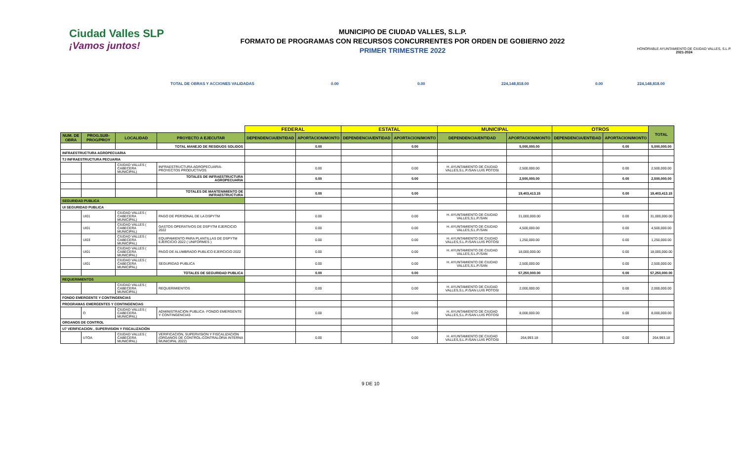Ciudad Valles SLP
¡Vamos juntos!
MUNICIPIO DE CIUDAD VALLES, S.L.P.
FORMATO DE PROGRAMAS CON RECURSOS CONCURRENTES POR ORDEN DE GOBIERNO 2022
PRIMER TRIMESTRE 2022
HONORABLE AYUNTAMIENTO DE CIUDAD VALLES, S.L.P.
2021-2024
TOTAL DE OBRAS Y ACCIONES VALIDADAS 0.00 0.00 224,148,818.00 0.00 224,148,818.00
| | | | | FEDERAL | | ESTATAL | | MUNICIPAL | | OTROS | | TOTAL |
| NUM. DE OBRA | PROG.SUB-PROG/PROY | LOCALIDAD | PROYECTO A EJECUTAR | DEPENDENCIA/ENTIDAD | APORTACION/MONTO | DEPENDENCIA/ENTIDAD | APORTACION/MONTO | DEPENDENCIA/ENTIDAD | APORTACION/MONTO | DEPENDENCIA/ENTIDAD | APORTACION/MONTO | |
| | | | TOTAL MANEJO DE RESIDUOS SOLIDOS | | 0.00 | | 0.00 | | 5,000,000.00 | | 0.00 | 5,000,000.00 |
| INFRAESTRUCTURA AGROPECUARIA | | | | | | | | | | | | |
| TJ INFRAESTRUCTURA PECUARIA | | | | | | | | | | | | |
| | | CIUDAD VALLES ( CABECERA MUNICIPAL) | INFRAESTRUCTURA AGROPECUARIA- PROYECTOS PRODUCTIVOS | | 0.00 | | 0.00 | H. AYUNTAMIENTO DE CIUDAD VALLES,S.L.P./SAN LUIS POTOSI | 2,500,000.00 | | 0.00 | 2,500,000.00 |
| | | | TOTALES DE INFRAESTRUCTURA AGROPECUARIA | | 0.00 | | 0.00 | | 2,500,000.00 | | 0.00 | 2,500,000.00 |
| | | | TOTALES DE MANTENIMIENTO DE INFRAESTRUCTURA | | 0.00 | | 0.00 | | 19,403,413.15 | | 0.00 | 19,403,413.15 |
| SEGURIDAD PUBLICA | | | | | | | | | | | | |
| UI SEGURIDAD PUBLICA | | | | | | | | | | | | |
| | UI01 | CIUDAD VALLES ( CABECERA MUNICIPAL) | PAGO DE PERSONAL DE LA DSPYTM | | 0.00 | | 0.00 | H. AYUNTAMIENTO DE CIUDAD VALLES,S.L.P./SAN | 31,000,000.00 | | 0.00 | 31,000,000.00 |
| | UI01 | CIUDAD VALLES ( CABECERA MUNICIPAL) | GASTOS OPERATIVOS DE DSPYTM EJERCICIO 2022 | | 0.00 | | 0.00 | H. AYUNTAMIENTO DE CIUDAD VALLES,S.L.P./SAN | 4,500,000.00 | | 0.00 | 4,500,000.00 |
| | UI03 | CIUDAD VALLES ( CABECERA MUNICIPAL) | EQUIPAMIENTO PARA PLANTILLAS DE DSPYTM EJERCICIO 2022 ( UNIFORMES ) | | 0.00 | | 0.00 | H. AYUNTAMIENTO DE CIUDAD VALLES,S.L.P./SAN LUIS POTOSI | 1,250,000.00 | | 0.00 | 1,250,000.00 |
| | UI01 | CIUDAD VALLES ( CABECERA MUNICIPAL) | PAGO DE ALUMBRADO PUBLICO EJERCICIO 2022 | | 0.00 | | 0.00 | H. AYUNTAMIENTO DE CIUDAD VALLES,S.L.P./SAN | 18,000,000.00 | | 0.00 | 18,000,000.00 |
| | UI01 | CIUDAD VALLES ( CABECERA MUNICIPAL) | SEGURIDAD PUBLICA | | 0.00 | | 0.00 | H. AYUNTAMIENTO DE CIUDAD VALLES,S.L.P./SAN | 2,500,000.00 | | 0.00 | 2,500,000.00 |
| | | | TOTALES DE SEGURIDAD PUBLICA | | 0.00 | | 0.00 | | 57,250,000.00 | | 0.00 | 57,250,000.00 |
| REQUERIMIENTOS | | | | | | | | | | | | |
| | | CIUDAD VALLES ( CABECERA MUNICIPAL) | REQUERIMIENTOS | | 0.00 | | 0.00 | H. AYUNTAMIENTO DE CIUDAD VALLES,S.L.P./SAN LUIS POTOSI | 2,000,000.00 | | 0.00 | 2,000,000.00 |
| FONDO EMERGENTE Y CONTINGENCIAS | | | | | | | | | | | | |
| PROGRAMAS EMERGENTES Y CONTINGENCIAS | | | | | | | | | | | | |
| | O | CIUDAD VALLES ( CABECERA MUNICIPAL) | ADMINISTRACION PUBLICA- FONDO EMERGENTE Y CONTINGENCIAS | | 0.00 | | 0.00 | H. AYUNTAMIENTO DE CIUDAD VALLES,S.L.P./SAN LUIS POTOSI | 8,000,000.00 | | 0.00 | 8,000,000.00 |
| ORGANOS DE CONTROL | | | | | | | | | | | | |
| U7 VERIFICACION , SUPERVISION Y FISCALIZACIÓN | | | | | | | | | | | | |
| | U7OA | CIUDAD VALLES ( CABECERA MUNICIPAL) | VERIFICACION, SUPERVISION Y FISCALIZACION (ORGANOS DE CONTROL-CONTRALORIA INTERNA MUNICIPAL 2022) | | 0.00 | | 0.00 | H. AYUNTAMIENTO DE CIUDAD VALLES,S.L.P./SAN LUIS POTOSI | 264,993.18 | | 0.00 | 264,993.18 |
9 DE 10